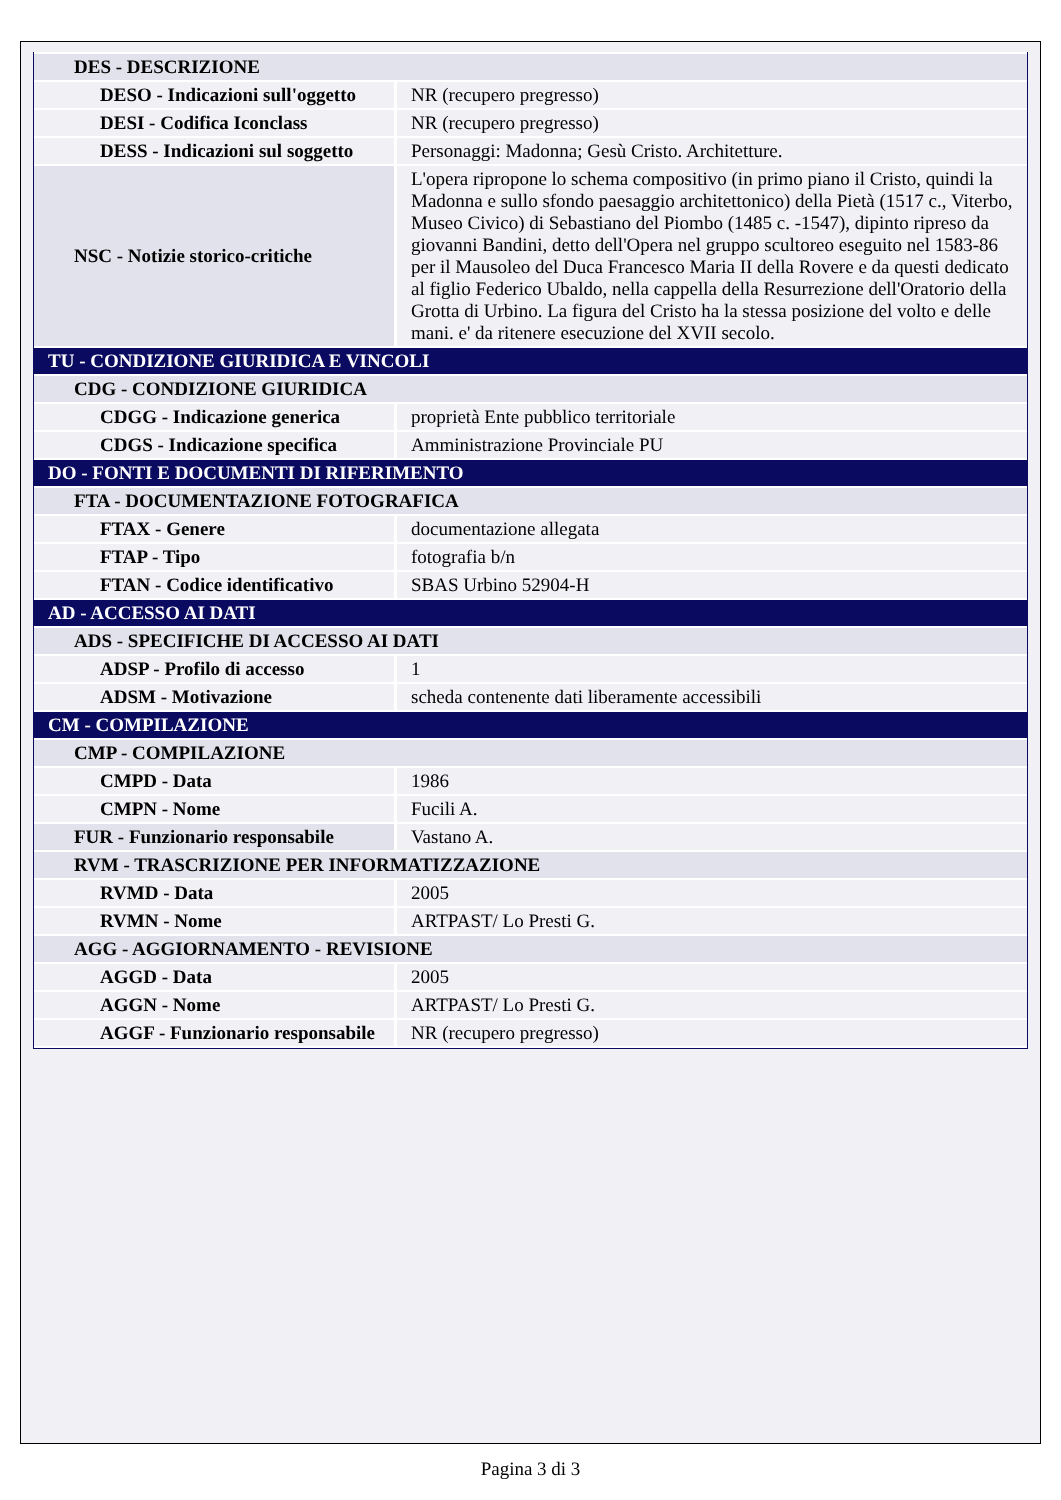| DES - DESCRIZIONE | |
| DESO - Indicazioni sull'oggetto | NR (recupero pregresso) |
| DESI - Codifica Iconclass | NR (recupero pregresso) |
| DESS - Indicazioni sul soggetto | Personaggi: Madonna; Gesù Cristo. Architetture. |
| NSC - Notizie storico-critiche | L'opera ripropone lo schema compositivo (in primo piano il Cristo, quindi la Madonna e sullo sfondo paesaggio architettonico) della Pietà (1517 c., Viterbo, Museo Civico) di Sebastiano del Piombo (1485 c. -1547), dipinto ripreso da giovanni Bandini, detto dell'Opera nel gruppo scultoreo eseguito nel 1583-86 per il Mausoleo del Duca Francesco Maria II della Rovere e da questi dedicato al figlio Federico Ubaldo, nella cappella della Resurrezione dell'Oratorio della Grotta di Urbino. La figura del Cristo ha la stessa posizione del volto e delle mani. e' da ritenere esecuzione del XVII secolo. |
| TU - CONDIZIONE GIURIDICA E VINCOLI | |
| CDG - CONDIZIONE GIURIDICA | |
| CDGG - Indicazione generica | proprietà Ente pubblico territoriale |
| CDGS - Indicazione specifica | Amministrazione Provinciale PU |
| DO - FONTI E DOCUMENTI DI RIFERIMENTO | |
| FTA - DOCUMENTAZIONE FOTOGRAFICA | |
| FTAX - Genere | documentazione allegata |
| FTAP - Tipo | fotografia b/n |
| FTAN - Codice identificativo | SBAS Urbino 52904-H |
| AD - ACCESSO AI DATI | |
| ADS - SPECIFICHE DI ACCESSO AI DATI | |
| ADSP - Profilo di accesso | 1 |
| ADSM - Motivazione | scheda contenente dati liberamente accessibili |
| CM - COMPILAZIONE | |
| CMP - COMPILAZIONE | |
| CMPD - Data | 1986 |
| CMPN - Nome | Fucili A. |
| FUR - Funzionario responsabile | Vastano A. |
| RVM - TRASCRIZIONE PER INFORMATIZZAZIONE | |
| RVMD - Data | 2005 |
| RVMN - Nome | ARTPAST/ Lo Presti G. |
| AGG - AGGIORNAMENTO - REVISIONE | |
| AGGD - Data | 2005 |
| AGGN - Nome | ARTPAST/ Lo Presti G. |
| AGGF - Funzionario responsabile | NR (recupero pregresso) |
Pagina 3 di 3